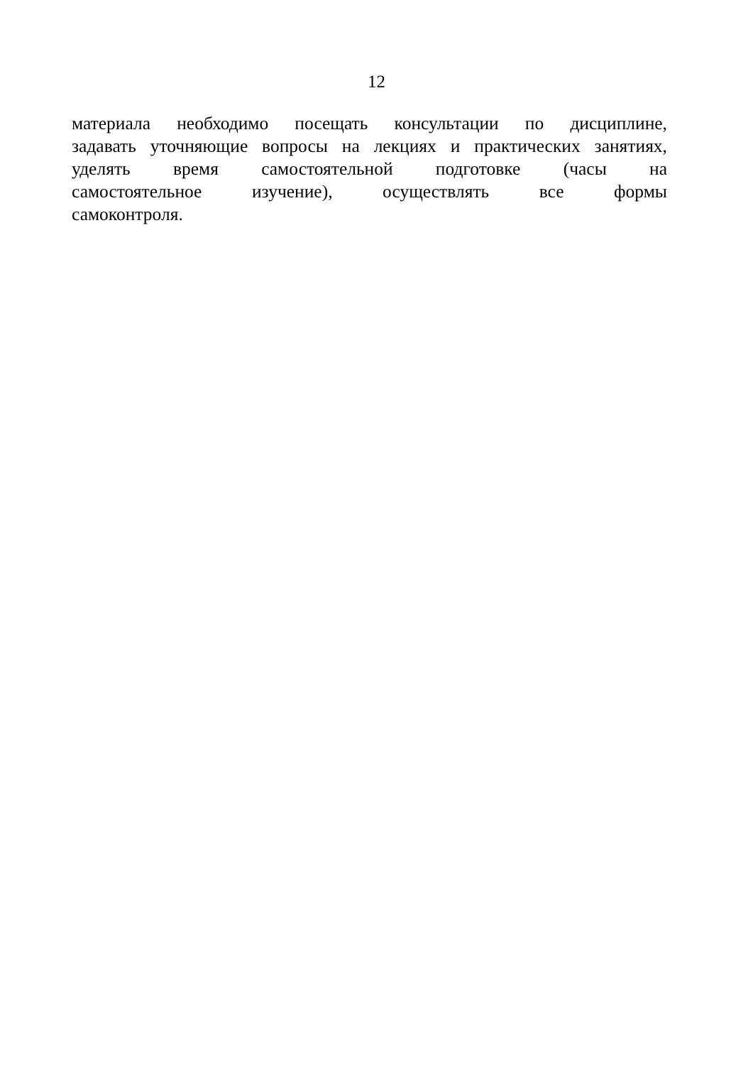12
материала необходимо посещать консультации по дисциплине,
задавать уточняющие вопросы на лекциях и практических занятиях,
уделять время самостоятельной подготовке (часы на
самостоятельное изучение), осуществлять все формы
самоконтроля.